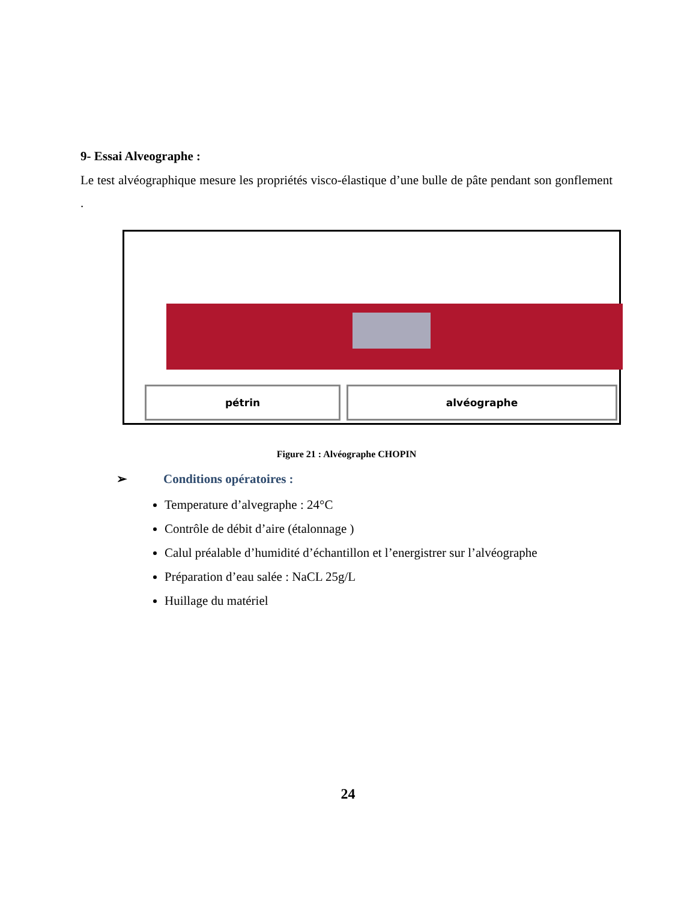9- Essai Alveographe :
Le test alvéographique mesure les propriétés visco-élastique d’une bulle de pâte pendant son gonflement .
pétrin alvéographe
Figure 21 : Alvéographe CHOPIN
➢ Conditions opératoires :
Temperature d’alvegraphe : 24°C
Contrôle de débit d’aire (étalonnage )
Calul préalable d’humidité d’échantillon et l’energistrer sur l’alvéographe
Préparation d’eau salée : NaCL 25g/L
Huillage du matériel
24